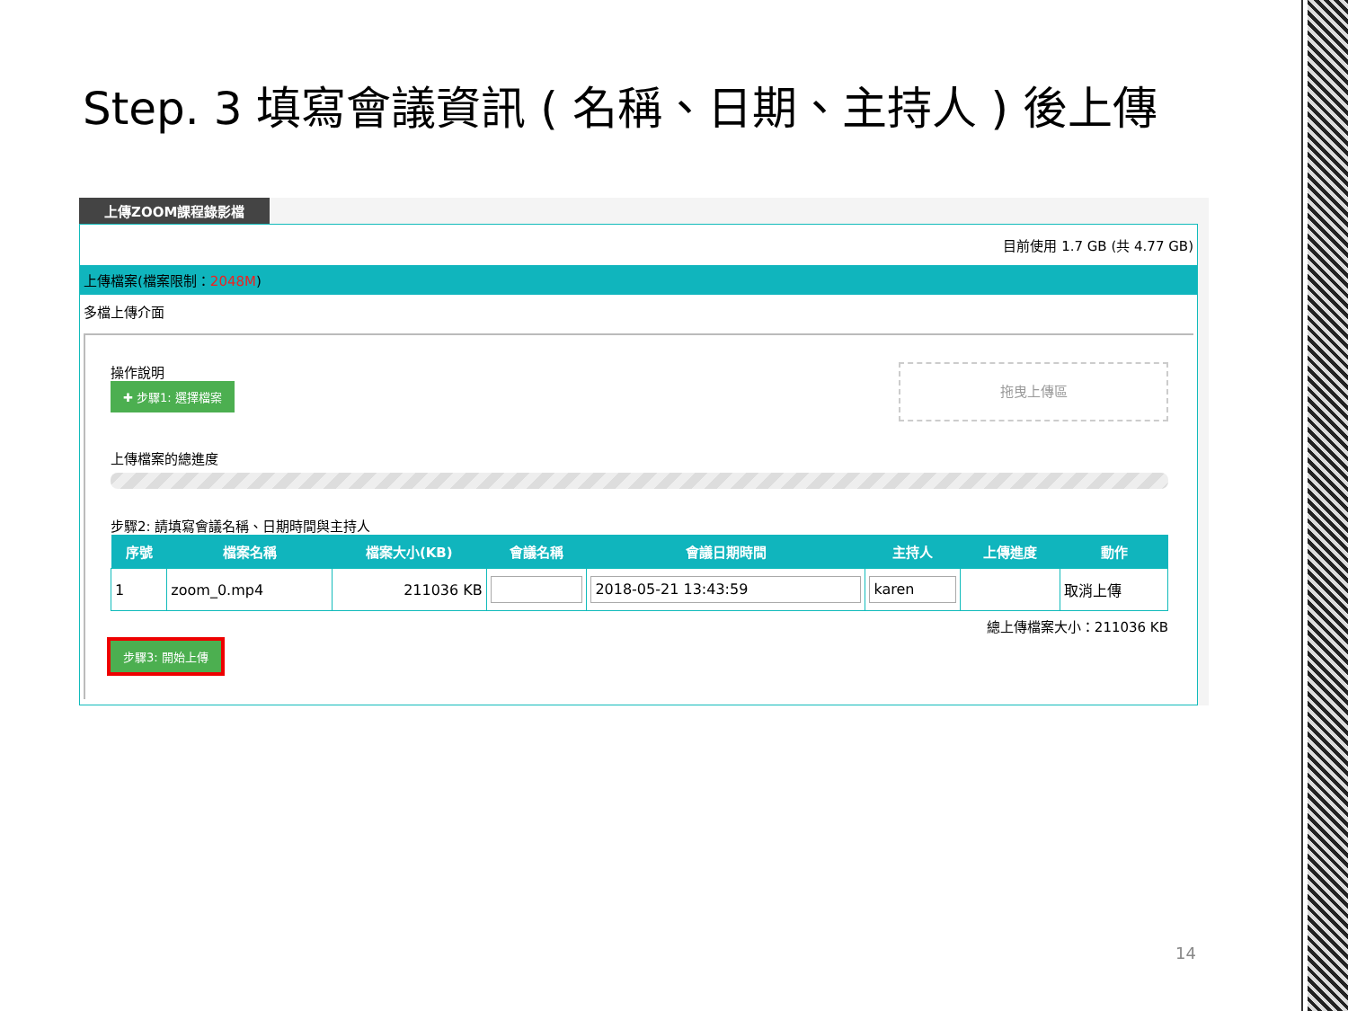Step. 3 填寫會議資訊 ( 名稱、日期、主持人 ) 後上傳
上傳ZOOM課程錄影檔
目前使用 1.7 GB (共 4.77 GB)
上傳檔案(檔案限制：2048M)
多檔上傳介面
拖曳上傳區
操作說明
✚ 步驟1: 選擇檔案
上傳檔案的總進度
步驟2: 請填寫會議名稱、日期時間與主持人
| 序號 | 檔案名稱 | 檔案大小(KB) | 會議名稱 | 會議日期時間 | 主持人 | 上傳進度 | 動作 |
| --- | --- | --- | --- | --- | --- | --- | --- |
| 1 | zoom_0.mp4 | 211036 KB | | 2018-05-21 13:43:59 | karen | | 取消上傳 |
總上傳檔案大小：211036 KB
步驟3: 開始上傳
14